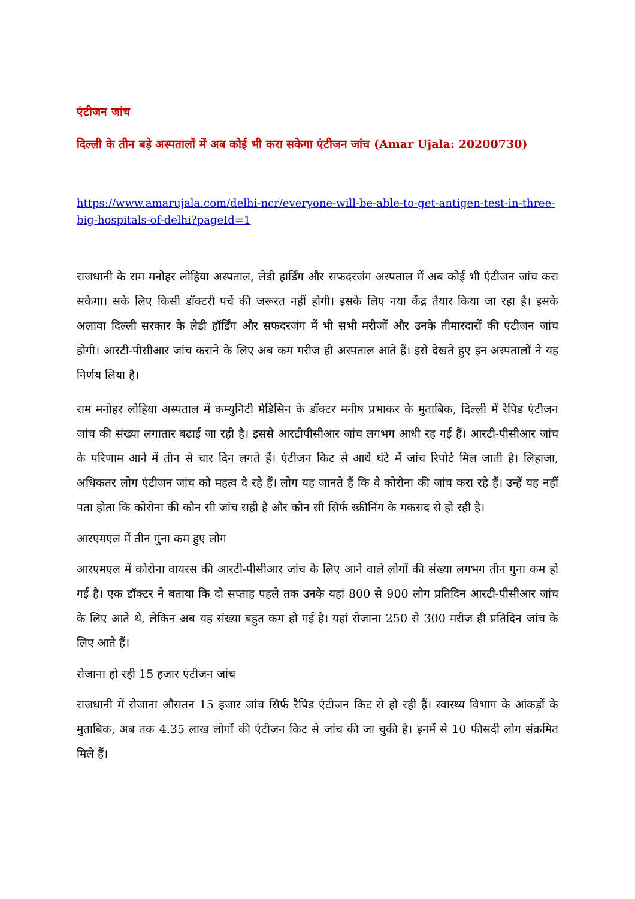एंटीजन जांच
दिल्ली के तीन बड़े अस्पतालों में अब कोई भी करा सकेगा एंटीजन जांच (Amar Ujala: 20200730)
https://www.amarujala.com/delhi-ncr/everyone-will-be-able-to-get-antigen-test-in-three-big-hospitals-of-delhi?pageId=1
राजधानी के राम मनोहर लोहिया अस्पताल, लेडी हार्डिंग और सफदरजंग अस्पताल में अब कोई भी एंटीजन जांच करा सकेगा। सके लिए किसी डॉक्टरी पर्चे की जरूरत नहीं होगी। इसके लिए नया केंद्र तैयार किया जा रहा है। इसके अलावा दिल्ली सरकार के लेडी हॉर्डिंग और सफदरजंग में भी सभी मरीजों और उनके तीमारदारों की एंटीजन जांच होगी। आरटी-पीसीआर जांच कराने के लिए अब कम मरीज ही अस्पताल आते हैं। इसे देखते हुए इन अस्पतालों ने यह निर्णय लिया है।
राम मनोहर लोहिया अस्पताल में कम्युनिटी मेडिसिन के डॉक्टर मनीष प्रभाकर के मुताबिक, दिल्ली में रैपिड एंटीजन जांच की संख्या लगातार बढ़ाई जा रही है। इससे आरटीपीसीआर जांच लगभग आधी रह गई हैं। आरटी-पीसीआर जांच के परिणाम आने में तीन से चार दिन लगते हैं। एंटीजन किट से आधे घंटे में जांच रिपोर्ट मिल जाती है। लिहाजा, अधिकतर लोग एंटीजन जांच को महत्व दे रहे हैं। लोग यह जानते हैं कि वे कोरोना की जांच करा रहे हैं। उन्हें यह नहीं पता होता कि कोरोना की कौन सी जांच सही है और कौन सी सिर्फ स्क्रीनिंग के मकसद से हो रही है।
आरएमएल में तीन गुना कम हुए लोग
आरएमएल में कोरोना वायरस की आरटी-पीसीआर जांच के लिए आने वाले लोगों की संख्या लगभग तीन गुना कम हो गई है। एक डॉक्टर ने बताया कि दो सप्ताह पहले तक उनके यहां 800 से 900 लोग प्रतिदिन आरटी-पीसीआर जांच के लिए आते थे, लेकिन अब यह संख्या बहुत कम हो गई है। यहां रोजाना 250 से 300 मरीज ही प्रतिदिन जांच के लिए आते हैं।
रोजाना हो रही 15 हजार एंटीजन जांच
राजधानी में रोजाना औसतन 15 हजार जांच सिर्फ रैपिड एंटीजन किट से हो रही हैं। स्वास्थ्य विभाग के आंकड़ों के मुताबिक, अब तक 4.35 लाख लोगों की एंटीजन किट से जांच की जा चुकी है। इनमें से 10 फीसदी लोग संक्रमित मिले हैं।